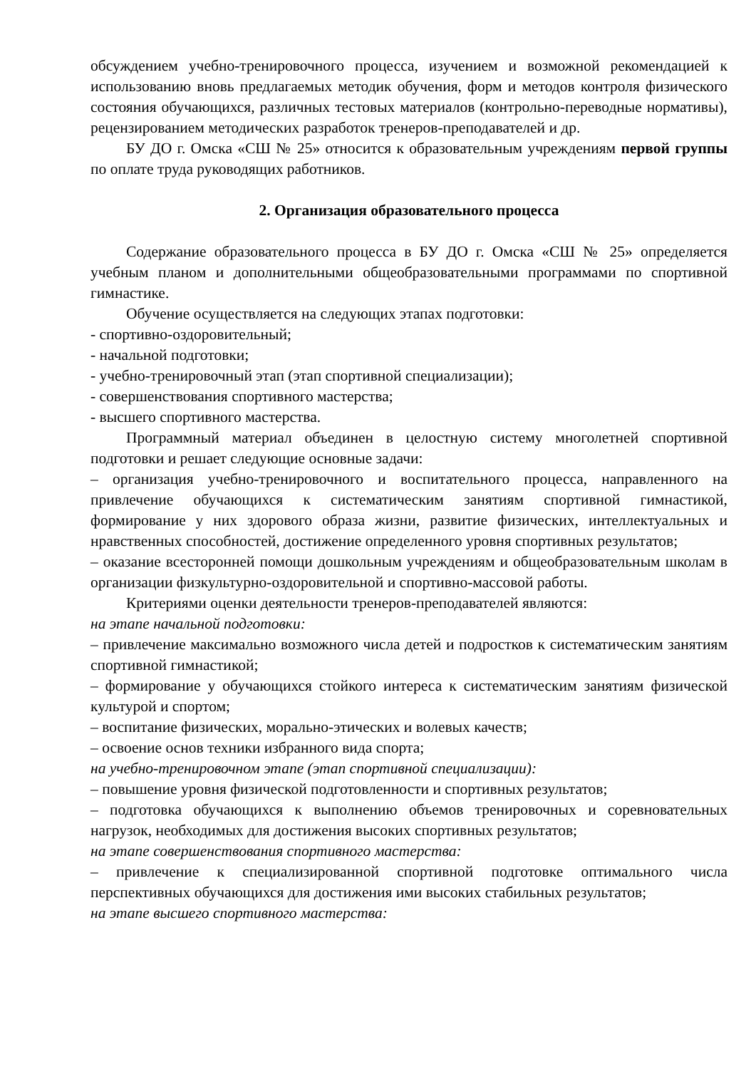обсуждением учебно-тренировочного процесса, изучением и возможной рекомендацией к использованию вновь предлагаемых методик обучения, форм и методов контроля физического состояния обучающихся, различных тестовых материалов (контрольно-переводные нормативы), рецензированием методических разработок тренеров-преподавателей и др.
БУ ДО г. Омска «СШ № 25» относится к образовательным учреждениям первой группы по оплате труда руководящих работников.
2. Организация образовательного процесса
Содержание образовательного процесса в БУ ДО г. Омска «СШ № 25» определяется учебным планом и дополнительными общеобразовательными программами по спортивной гимнастике.
Обучение осуществляется на следующих этапах подготовки:
- спортивно-оздоровительный;
- начальной подготовки;
- учебно-тренировочный этап (этап спортивной специализации);
- совершенствования спортивного мастерства;
- высшего спортивного мастерства.
Программный материал объединен в целостную систему многолетней спортивной подготовки и решает следующие основные задачи:
– организация учебно-тренировочного и воспитательного процесса, направленного на привлечение обучающихся к систематическим занятиям спортивной гимнастикой, формирование у них здорового образа жизни, развитие физических, интеллектуальных и нравственных способностей, достижение определенного уровня спортивных результатов;
– оказание всесторонней помощи дошкольным учреждениям и общеобразовательным школам в организации физкультурно-оздоровительной и спортивно-массовой работы.
Критериями оценки деятельности тренеров-преподавателей являются:
на этапе начальной подготовки:
– привлечение максимально возможного числа детей и подростков к систематическим занятиям спортивной гимнастикой;
– формирование у обучающихся стойкого интереса к систематическим занятиям физической культурой и спортом;
– воспитание физических, морально-этических и волевых качеств;
– освоение основ техники избранного вида спорта;
на учебно-тренировочном этапе (этап спортивной специализации):
– повышение уровня физической подготовленности и спортивных результатов;
– подготовка обучающихся к выполнению объемов тренировочных и соревновательных нагрузок, необходимых для достижения высоких спортивных результатов;
на этапе совершенствования спортивного мастерства:
– привлечение к специализированной спортивной подготовке оптимального числа перспективных обучающихся для достижения ими высоких стабильных результатов;
на этапе высшего спортивного мастерства: